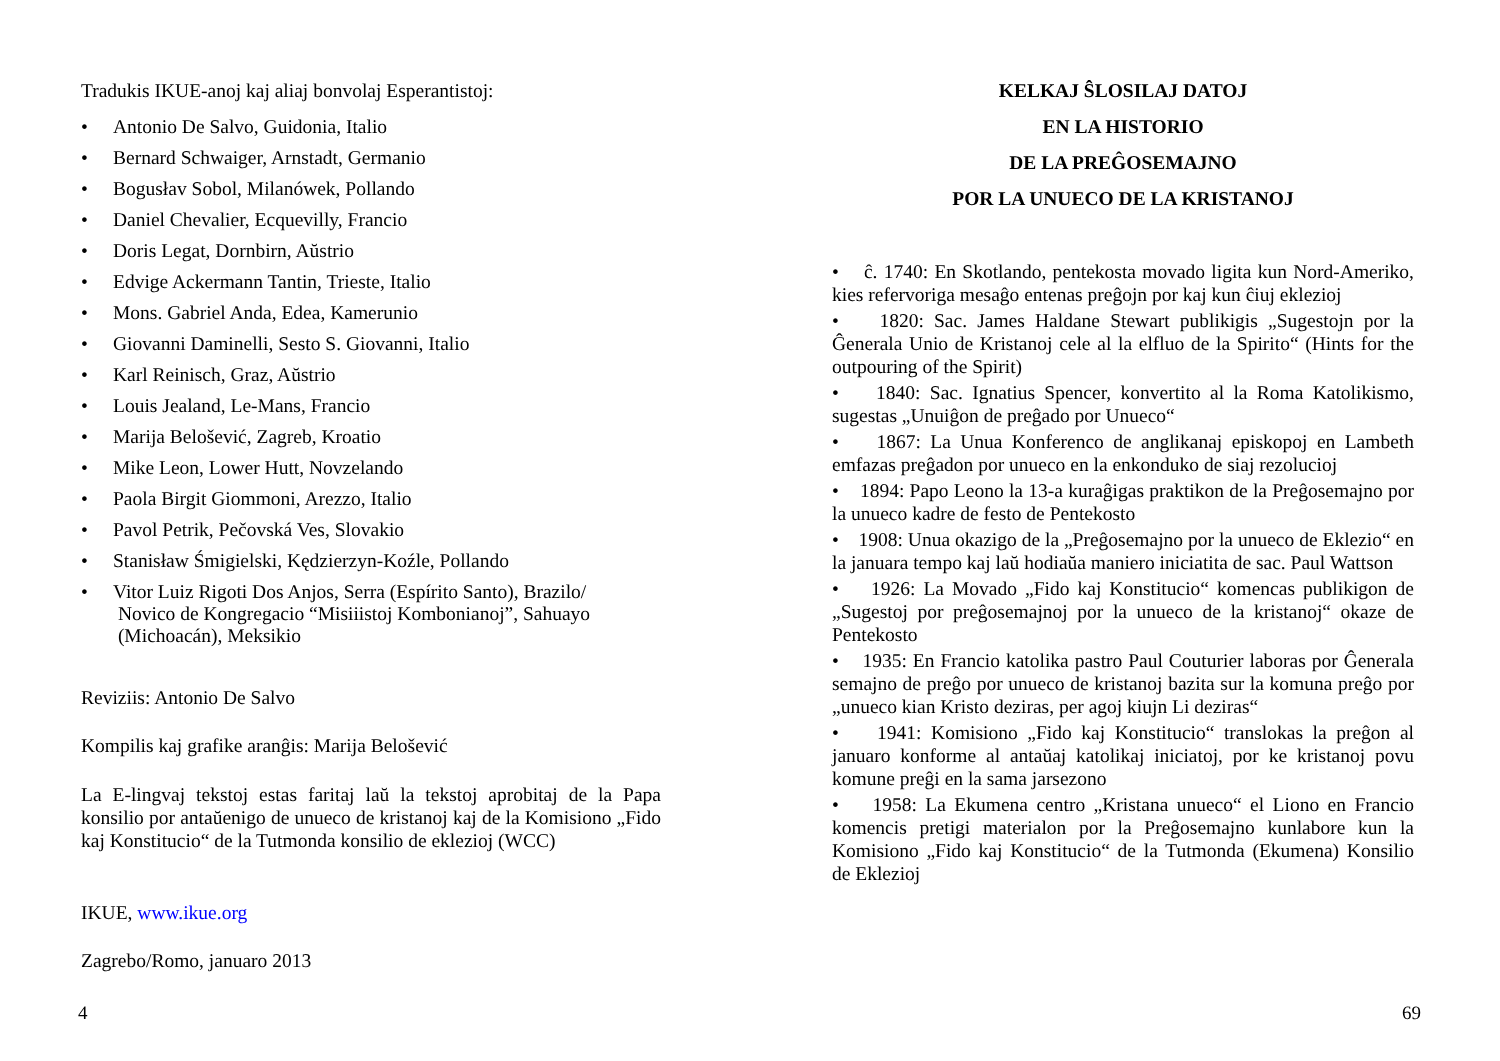Tradukis IKUE-anoj kaj aliaj bonvolaj Esperantistoj:
• Antonio De Salvo, Guidonia, Italio
• Bernard Schwaiger, Arnstadt, Germanio
• Bogusłav Sobol, Milanówek, Pollando
• Daniel Chevalier, Ecquevilly, Francio
• Doris Legat, Dornbirn, Aŭstrio
• Edvige Ackermann Tantin, Trieste, Italio
• Mons. Gabriel Anda, Edea, Kamerunio
• Giovanni Daminelli, Sesto S. Giovanni, Italio
• Karl Reinisch, Graz, Aŭstrio
• Louis Jealand, Le-Mans, Francio
• Marija Belošević, Zagreb, Kroatio
• Mike Leon, Lower Hutt, Novzelando
• Paola Birgit Giommoni, Arezzo, Italio
• Pavol Petrik, Pečovská Ves, Slovakio
• Stanisław Śmigielski, Kędzierzyn-Koźle, Pollando
• Vitor Luiz Rigoti Dos Anjos, Serra (Espírito Santo), Brazilo/
Novico de Kongregacio “Misiiistoj Kombonianoj”, Sahuayo
(Michoacán), Meksikio
Reviziis: Antonio De Salvo
Kompilis kaj grafike aranĝis: Marija Belošević
La E-lingvaj tekstoj estas faritaj laŭ la tekstoj aprobitaj de la Papa konsilio por antaŭenigo de unueco de kristanoj kaj de la Komisiono „Fido kaj Konstitucio“ de la Tutmonda konsilio de eklezioj (WCC)
IKUE, www.ikue.org
Zagrebo/Romo, januaro 2013
KELKAJ ŜLOSILAJ DATOJ
EN LA HISTORIO
DE LA PREĜOSEMAJNO
POR LA UNUECO DE LA KRISTANOJ
• ĉ. 1740: En Skotlando, pentekosta movado ligita kun Nord-Ameriko, kies refervoriga mesaĝo entenas preĝojn por kaj kun ĉiuj eklezioj
• 1820: Sac. James Haldane Stewart publikigis „Sugestojn por la Ĝenerala Unio de Kristanoj cele al la elfluo de la Spirito“ (Hints for the outpouring of the Spirit)
• 1840: Sac. Ignatius Spencer, konvertito al la Roma Katolikismo, sugestas „Unuiĝon de preĝado por Unueco“
• 1867: La Unua Konferenco de anglikanaj episkopoj en Lambeth emfazas preĝadon por unueco en la enkonduko de siaj rezolucioj
• 1894: Papo Leono la 13-a kuraĝigas praktikon de la Preĝosemajno por la unueco kadre de festo de Pentekosto
• 1908: Unua okazigo de la „Preĝosemajno por la unueco de Eklezio“ en la januara tempo kaj laŭ hodiaŭa maniero iniciatita de sac. Paul Wattson
• 1926: La Movado „Fido kaj Konstitucio“ komencas publikigon de „Sugestoj por preĝosemajnoj por la unueco de la kristanoj“ okaze de Pentekosto
• 1935: En Francio katolika pastro Paul Couturier laboras por Ĝenerala semajno de preĝo por unueco de kristanoj bazita sur la komuna preĝo por „unueco kian Kristo deziras, per agoj kiujn Li deziras“
• 1941: Komisiono „Fido kaj Konstitucio“ translokas la preĝon al januaro konforme al antaŭaj katolikaj iniciatoj, por ke kristanoj povu komune preĝi en la sama jarsezono
• 1958: La Ekumena centro „Kristana unueco“ el Liono en Francio komencis pretigi materialon por la Preĝosemajno kunlabore kun la Komisiono „Fido kaj Konstitucio“ de la Tutmonda (Ekumena) Konsilio de Eklezioj
4 69